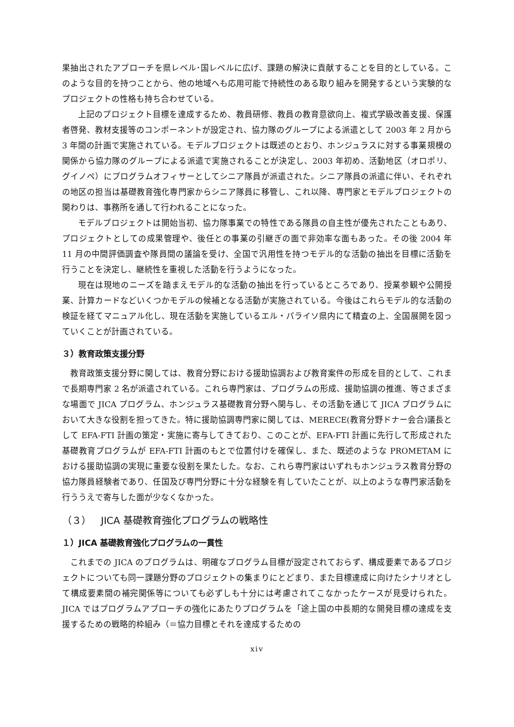果抽出されたアプローチを県レベル･国レベルに広げ、課題の解決に貢献することを目的としている。このような目的を持つことから、他の地域へも応用可能で持続性のある取り組みを開発するという実験的なプロジェクトの性格も持ち合わせている。
上記のプロジェクト目標を達成するため、教員研修、教員の教育意欲向上、複式学級改善支援、保護者啓発、教材支援等のコンポーネントが設定され、協力隊のグループによる派遣として 2003 年 2 月から 3 年間の計画で実施されている。モデルプロジェクトは既述のとおり、ホンジュラスに対する事業規模の関係から協力隊のグループによる派遣で実施されることが決定し、2003 年初め、活動地区（オロポリ、グイノペ）にプログラムオフィサーとしてシニア隊員が派遣された。シニア隊員の派遣に伴い、それぞれの地区の担当は基礎教育強化専門家からシニア隊員に移管し、これ以降、専門家とモデルプロジェクトの関わりは、事務所を通して行われることになった。
モデルプロジェクトは開始当初、協力隊事業での特性である隊員の自主性が優先されたこともあり、プロジェクトとしての成果管理や、後任との事業の引継ぎの面で非効率な面もあった。その後 2004 年 11 月の中間評価調査や隊員間の議論を受け、全国で汎用性を持つモデル的な活動の抽出を目標に活動を行うことを決定し、継続性を重視した活動を行うようになった。
現在は現地のニーズを踏まえモデル的な活動の抽出を行っているところであり、授業参観や公開授業、計算カードなどいくつかモデルの候補となる活動が実施されている。今後はこれらモデル的な活動の検証を経てマニュアル化し、現在活動を実施しているエル・パライソ県内にて精査の上、全国展開を図っていくことが計画されている。
３）教育政策支援分野
教育政策支援分野に関しては、教育分野における援助協調および教育案件の形成を目的として、これまで長期専門家 2 名が派遣されている。これら専門家は、プログラムの形成、援助協調の推進、等さまざまな場面で JICA プログラム、ホンジュラス基礎教育分野へ関与し、その活動を通じて JICA プログラムにおいて大きな役割を担ってきた。特に援助協調専門家に関しては、MERECE(教育分野ドナー会合)議長として EFA-FTI 計画の策定・実施に寄与してきており、このことが、EFA-FTI 計画に先行して形成された基礎教育プログラムが EFA-FTI 計画のもとで位置付けを確保し、また、既述のような PROMETAM における援助協調の実現に重要な役割を果たした。なお、これら専門家はいずれもホンジュラス教育分野の協力隊員経験者であり、任国及び専門分野に十分な経験を有していたことが、以上のような専門家活動を行ううえで寄与した面が少なくなかった。
（３）　JICA 基礎教育強化プログラムの戦略性
１）JICA 基礎教育強化プログラムの一貫性
これまでの JICA のプログラムは、明確なプログラム目標が設定されておらず、構成要素であるプロジェクトについても同一課題分野のプロジェクトの集まりにとどまり、また目標達成に向けたシナリオとして構成要素間の補完関係等についても必ずしも十分には考慮されてこなかったケースが見受けられた。JICA ではプログラムアプローチの強化にあたりプログラムを「途上国の中長期的な開発目標の達成を支援するための戦略的枠組み（＝協力目標とそれを達成するための
xiv